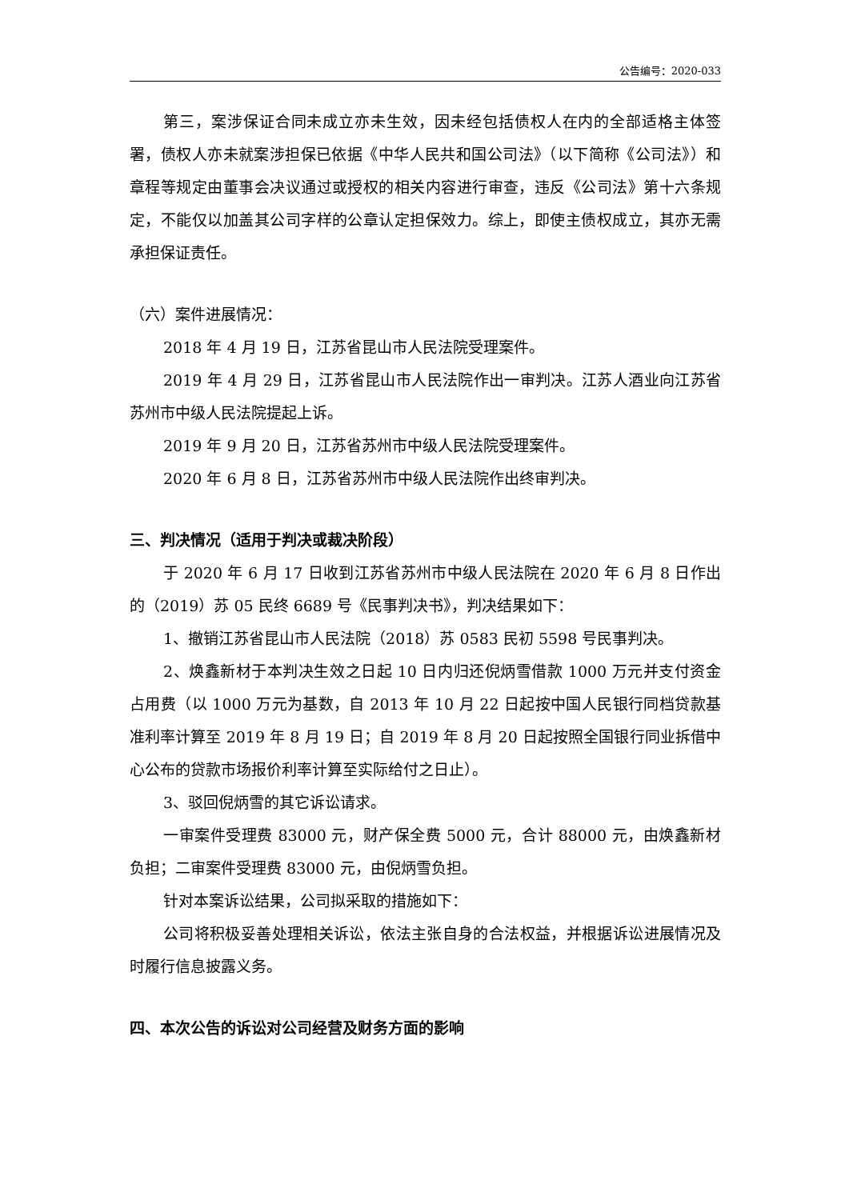公告编号：2020-033
第三，案涉保证合同未成立亦未生效，因未经包括债权人在内的全部适格主体签署，债权人亦未就案涉担保已依据《中华人民共和国公司法》（以下简称《公司法》）和章程等规定由董事会决议通过或授权的相关内容进行审查，违反《公司法》第十六条规定，不能仅以加盖其公司字样的公章认定担保效力。综上，即使主债权成立，其亦无需承担保证责任。
（六）案件进展情况：
2018 年 4 月 19 日，江苏省昆山市人民法院受理案件。
2019 年 4 月 29 日，江苏省昆山市人民法院作出一审判决。江苏人酒业向江苏省苏州市中级人民法院提起上诉。
2019 年 9 月 20 日，江苏省苏州市中级人民法院受理案件。
2020 年 6 月 8 日，江苏省苏州市中级人民法院作出终审判决。
三、判决情况（适用于判决或裁决阶段）
于 2020 年 6 月 17 日收到江苏省苏州市中级人民法院在 2020 年 6 月 8 日作出的（2019）苏 05 民终 6689 号《民事判决书》，判决结果如下：
1、撤销江苏省昆山市人民法院（2018）苏 0583 民初 5598 号民事判决。
2、焕鑫新材于本判决生效之日起 10 日内归还倪炳雪借款 1000 万元并支付资金占用费（以 1000 万元为基数，自 2013 年 10 月 22 日起按中国人民银行同档贷款基准利率计算至 2019 年 8 月 19 日；自 2019 年 8 月 20 日起按照全国银行同业拆借中心公布的贷款市场报价利率计算至实际给付之日止）。
3、驳回倪炳雪的其它诉讼请求。
一审案件受理费 83000 元，财产保全费 5000 元，合计 88000 元，由焕鑫新材负担；二审案件受理费 83000 元，由倪炳雪负担。
针对本案诉讼结果，公司拟采取的措施如下：
公司将积极妥善处理相关诉讼，依法主张自身的合法权益，并根据诉讼进展情况及时履行信息披露义务。
四、本次公告的诉讼对公司经营及财务方面的影响